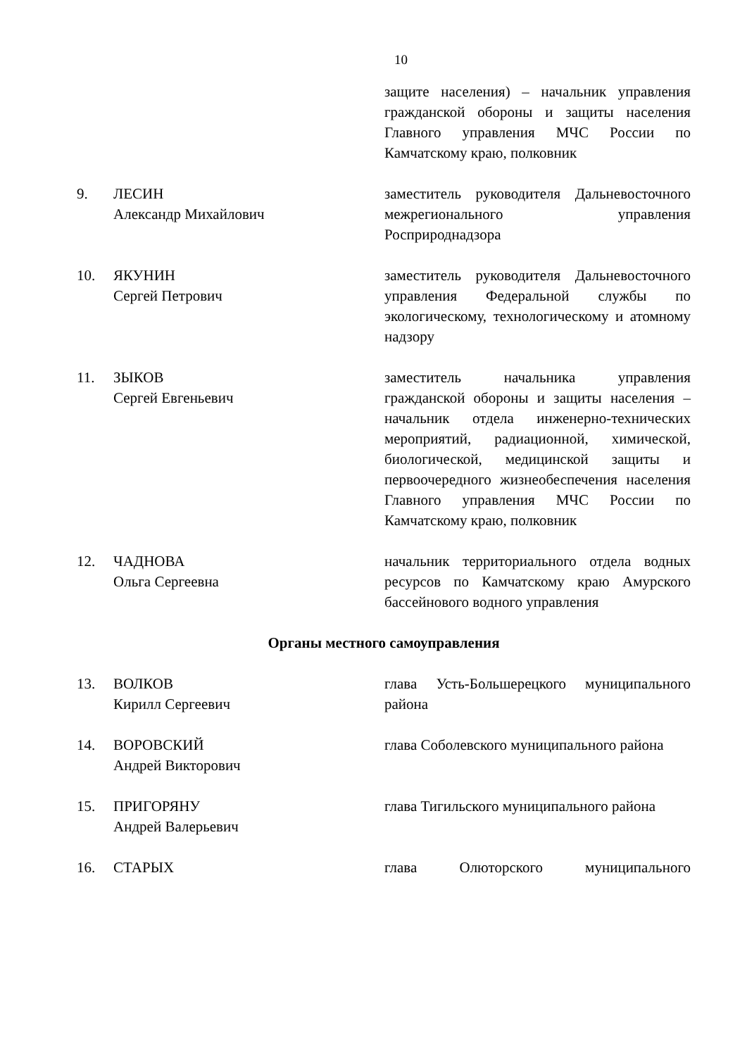10
защите населения) – начальник управления гражданской обороны и защиты населения Главного управления МЧС России по Камчатскому краю, полковник
9. ЛЕСИН
Александр Михайлович
заместитель руководителя Дальневосточного межрегионального управления Росприроднадзора
10. ЯКУНИН
Сергей Петрович
заместитель руководителя Дальневосточного управления Федеральной службы по экологическому, технологическому и атомному надзору
11. ЗЫКОВ
Сергей Евгеньевич
заместитель начальника управления гражданской обороны и защиты населения – начальник отдела инженерно-технических мероприятий, радиационной, химической, биологической, медицинской защиты и первоочередного жизнеобеспечения населения Главного управления МЧС России по Камчатскому краю, полковник
12. ЧАДНОВА
Ольга Сергеевна
начальник территориального отдела водных ресурсов по Камчатскому краю Амурского бассейнового водного управления
Органы местного самоуправления
13. ВОЛКОВ
Кирилл Сергеевич
глава Усть-Большерецкого муниципального района
14. ВОРОВСКИЙ
Андрей Викторович
глава Соболевского муниципального района
15. ПРИГОРЯНУ
Андрей Валерьевич
глава Тигильского муниципального района
16. СТАРЫХ глава Олюторского муниципального